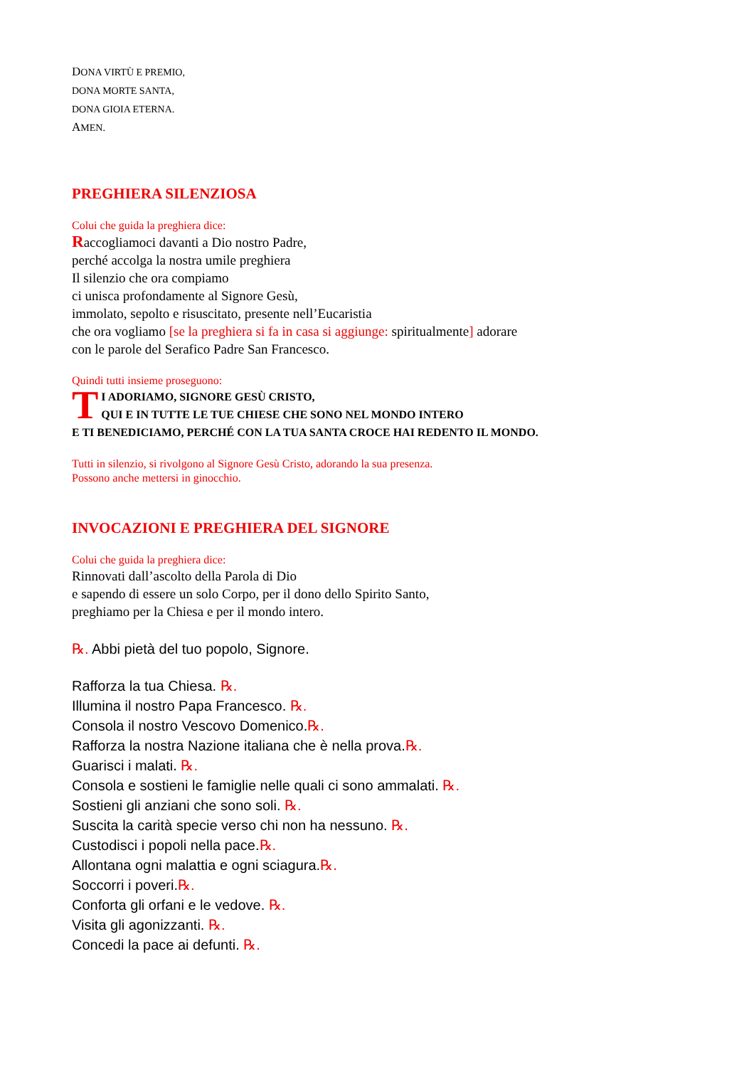DONA VIRTÙ E PREMIO,
DONA MORTE SANTA,
DONA GIOIA ETERNA.
AMEN.
PREGHIERA SILENZIOSA
Colui che guida la preghiera dice:
Raccogliamoci davanti a Dio nostro Padre,
perché accolga la nostra umile preghiera
Il silenzio che ora compiamo
ci unisca profondamente al Signore Gesù,
immolato, sepolto e risuscitato, presente nell’Eucaristia
che ora vogliamo [se la preghiera si fa in casa si aggiunge: spiritualmente] adorare
con le parole del Serafico Padre San Francesco.
Quindi tutti insieme proseguono:
TI ADORIAMO, SIGNORE GESÙ CRISTO,
QUI E IN TUTTE LE TUE CHIESE CHE SONO NEL MONDO INTERO
E TI BENEDICIAMO, PERCHÉ CON LA TUA SANTA CROCE HAI REDENTO IL MONDO.
Tutti in silenzio, si rivolgono al Signore Gesù Cristo, adorando la sua presenza.
Possono anche mettersi in ginocchio.
INVOCAZIONI E PREGHIERA DEL SIGNORE
Colui che guida la preghiera dice:
Rinnovati dall’ascolto della Parola di Dio
e sapendo di essere un solo Corpo, per il dono dello Spirito Santo,
preghiamo per la Chiesa e per il mondo intero.
℞. Abbi pietà del tuo popolo, Signore.
Rafforza la tua Chiesa. ℞.
Illumina il nostro Papa Francesco. ℞.
Consola il nostro Vescovo Domenico.℞.
Rafforza la nostra Nazione italiana che è nella prova.℞.
Guarisci i malati. ℞.
Consola e sostieni le famiglie nelle quali ci sono ammalati. ℞.
Sostieni gli anziani che sono soli. ℞.
Suscita la carità specie verso chi non ha nessuno. ℞.
Custodisci i popoli nella pace.℞.
Allontana ogni malattia e ogni sciagura.℞.
Soccorri i poveri.℞.
Conforta gli orfani e le vedove. ℞.
Visita gli agonizzanti. ℞.
Concedi la pace ai defunti. ℞.